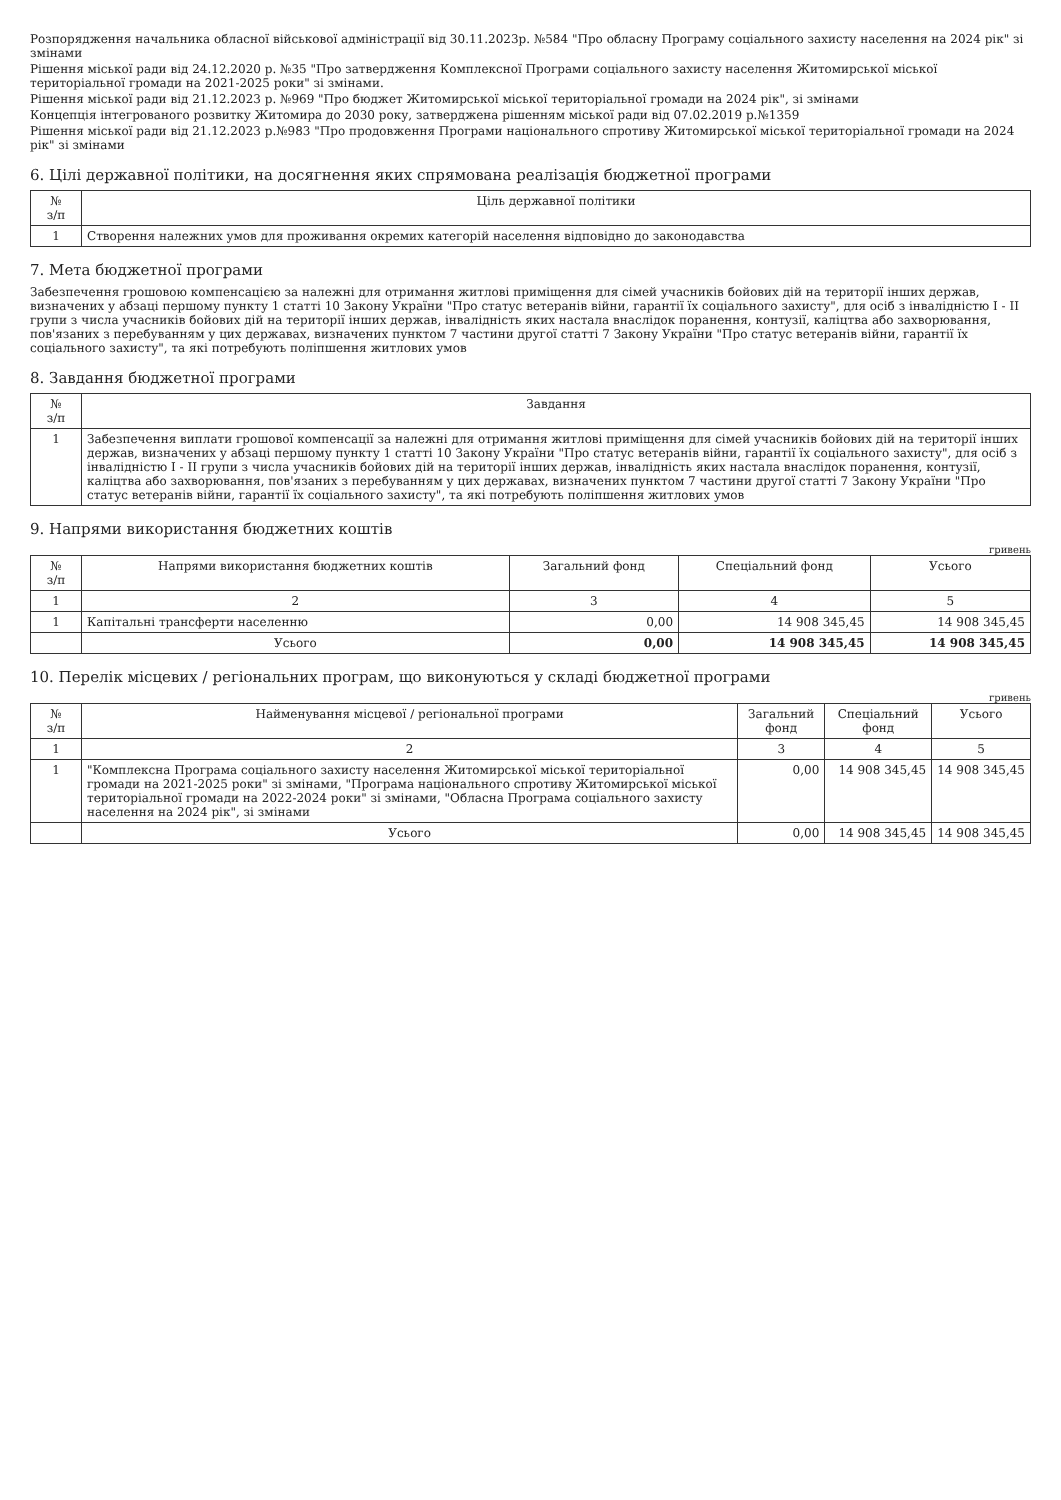Розпорядження начальника обласної військової адміністрації від 30.11.2023р. №584 "Про обласну Програму соціального захисту населення на 2024 рік" зі змінами
Рішення міської ради від 24.12.2020 р. №35 "Про затвердження Комплексної Програми соціального захисту населення Житомирської міської територіальної громади на 2021-2025 роки" зі змінами.
Рішення міської ради від 21.12.2023 р. №969 "Про бюджет Житомирської міської територіальної громади на 2024 рік", зі змінами
Концепція інтегрованого розвитку Житомира до 2030 року, затверджена рішенням міської ради від 07.02.2019 р.№1359
Рішення міської ради від 21.12.2023 р.№983 "Про продовження Програми національного спротиву Житомирської міської територіальної громади на 2024 рік" зі змінами
6. Цілі державної політики, на досягнення яких спрямована реалізація бюджетної програми
| № з/п | Ціль державної політики |
| --- | --- |
| 1 | Створення належних умов для проживання окремих категорій населення відповідно до законодавства |
7. Мета бюджетної програми
Забезпечення грошовою компенсацією за належні для отримання житлові приміщення для сімей учасників бойових дій на території інших держав, визначених у абзаці першому пункту 1 статті 10 Закону України "Про статус ветеранів війни, гарантії їх соціального захисту", для осіб з інвалідністю I - II групи з числа учасників бойових дій на території інших держав, інвалідність яких настала внаслідок поранення, контузії, каліцтва або захворювання, пов'язаних з перебуванням у цих державах, визначених пунктом 7 частини другої статті 7 Закону України "Про статус ветеранів війни, гарантії їх соціального захисту", та які потребують поліпшення житлових умов
8. Завдання бюджетної програми
| № з/п | Завдання |
| --- | --- |
| 1 | Забезпечення виплати грошової компенсації за належні для отримання житлові приміщення для сімей учасників бойових дій на території інших держав, визначених у абзаці першому пункту 1 статті 10 Закону України "Про статус ветеранів війни, гарантії їх соціального захисту", для осіб з інвалідністю I - II групи з числа учасників бойових дій на території інших держав, інвалідність яких настала внаслідок поранення, контузії, каліцтва або захворювання, пов'язаних з перебуванням у цих державах, визначених пунктом 7 частини другої статті 7 Закону України "Про статус ветеранів війни, гарантії їх соціального захисту", та які потребують поліпшення житлових умов |
9. Напрями використання бюджетних коштів
гривень
| № з/п | Напрями використання бюджетних коштів | Загальний фонд | Спеціальний фонд | Усього |
| --- | --- | --- | --- | --- |
| 1 | 2 | 3 | 4 | 5 |
| 1 | Капітальні трансферти населенню | 0,00 | 14 908 345,45 | 14 908 345,45 |
| | Усього | 0,00 | 14 908 345,45 | 14 908 345,45 |
10. Перелік місцевих / регіональних програм, що виконуються у складі бюджетної програми
гривень
| № з/п | Найменування місцевої / регіональної програми | Загальний фонд | Спеціальний фонд | Усього |
| --- | --- | --- | --- | --- |
| 1 | 2 | 3 | 4 | 5 |
| 1 | "Комплексна Програма соціального захисту населення Житомирської міської територіальної громади на 2021-2025 роки" зі змінами, "Програма національного спротиву Житомирської міської територіальної громади на 2022-2024 роки" зі змінами, "Обласна Програма соціального захисту населення на 2024 рік", зі змінами | 0,00 | 14 908 345,45 | 14 908 345,45 |
| | Усього | 0,00 | 14 908 345,45 | 14 908 345,45 |